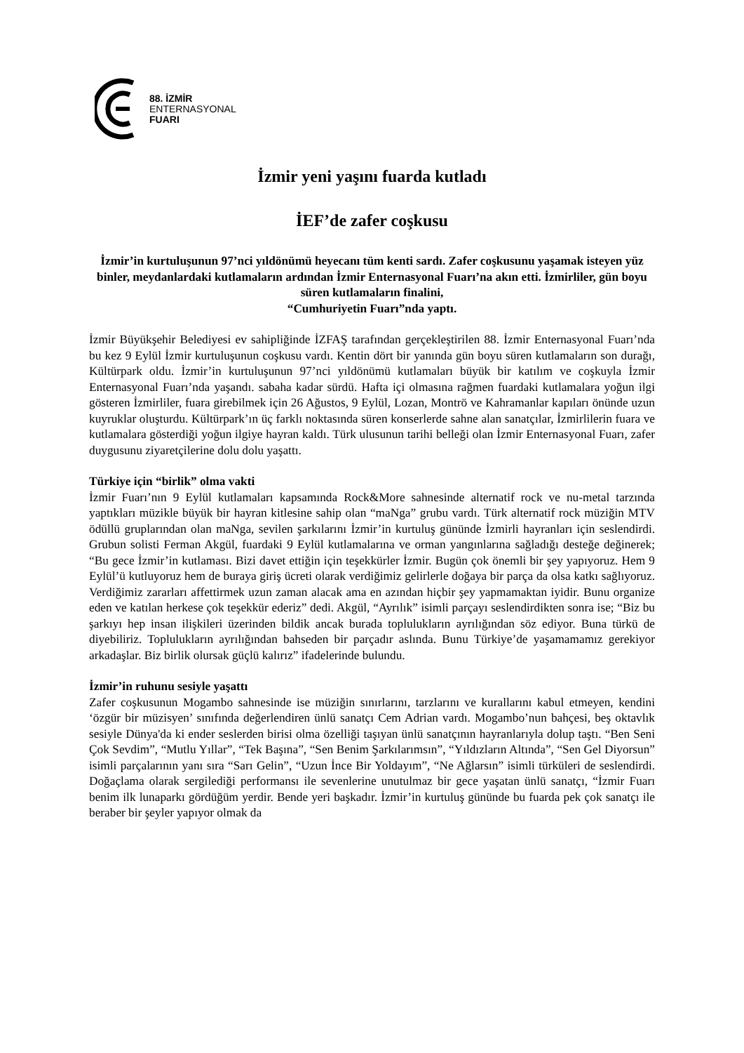88. İZMİR
ENTERNASYONAL
FUARI
İzmir yeni yaşını fuarda kutladı
İEF’de zafer coşkusu
İzmir’in kurtuluşunun 97’nci yıldönümü heyecanı tüm kenti sardı. Zafer coşkusunu yaşamak isteyen yüz binler, meydanlardaki kutlamaların ardından İzmir Enternasyonal Fuarı’na akın etti. İzmirliler, gün boyu süren kutlamaların finalini,
“Cumhuriyetin Fuarı”nda yaptı.
İzmir Büyükşehir Belediyesi ev sahipliğinde İZFAŞ tarafından gerçekleştirilen 88. İzmir Enternasyonal Fuarı’nda bu kez 9 Eylül İzmir kurtuluşunun coşkusu vardı. Kentin dört bir yanında gün boyu süren kutlamaların son durağı, Kültürpark oldu. İzmir’in kurtuluşunun 97’nci yıldönümü kutlamaları büyük bir katılım ve coşkuyla İzmir Enternasyonal Fuarı’nda yaşandı. sabaha kadar sürdü. Hafta içi olmasına rağmen fuardaki kutlamalara yoğun ilgi gösteren İzmirliler, fuara girebilmek için 26 Ağustos, 9 Eylül, Lozan, Montrö ve Kahramanlar kapıları önünde uzun kuyruklar oluşturdu. Kültürpark’ın üç farklı noktasında süren konserlerde sahne alan sanatçılar, İzmirlilerin fuara ve kutlamalara gösterdiği yoğun ilgiye hayran kaldı. Türk ulusunun tarihi belleği olan İzmir Enternasyonal Fuarı, zafer duygusunu ziyaretçilerine dolu dolu yaşattı.
Türkiye için “birlik” olma vakti
İzmir Fuarı’nın 9 Eylül kutlamaları kapsamında Rock&More sahnesinde alternatif rock ve nu-metal tarzında yaptıkları müzikle büyük bir hayran kitlesine sahip olan “maNga” grubu vardı. Türk alternatif rock müziğin MTV ödüllü gruplarından olan maNga, sevilen şarkılarını İzmir’in kurtuluş gününde İzmirli hayranları için seslendirdi. Grubun solisti Ferman Akgül, fuardaki 9 Eylül kutlamalarına ve orman yangınlarına sağladığı desteğe değinerek; “Bu gece İzmir’in kutlaması. Bizi davet ettiğin için teşekkürler İzmir. Bugün çok önemli bir şey yapıyoruz. Hem 9 Eylül’ü kutluyoruz hem de buraya giriş ücreti olarak verdiğimiz gelirlerle doğaya bir parça da olsa katkı sağlıyoruz. Verdiğimiz zararları affettirmek uzun zaman alacak ama en azından hiçbir şey yapmamaktan iyidir. Bunu organize eden ve katılan herkese çok teşekkür ederiz” dedi. Akgül, “Ayrılık” isimli parçayı seslendirdikten sonra ise; “Biz bu şarkıyı hep insan ilişkileri üzerinden bildik ancak burada toplulukların ayrılığından söz ediyor. Buna türkü de diyebiliriz. Toplulukların ayrılığından bahseden bir parçadır aslında. Bunu Türkiye’de yaşamamamız gerekiyor arkadaşlar. Biz birlik olursak güçlü kalırız” ifadelerinde bulundu.
İzmir’in ruhunu sesiyle yaşattı
Zafer coşkusunun Mogambo sahnesinde ise müziğin sınırlarını, tarzlarını ve kurallarını kabul etmeyen, kendini ‘özgür bir müzisyen’ sınıfında değerlendiren ünlü sanatçı Cem Adrian vardı. Mogambo’nun bahçesi, beş oktavlık sesiyle Dünya'da ki ender seslerden birisi olma özelliği taşıyan ünlü sanatçının hayranlarıyla dolup taştı. “Ben Seni Çok Sevdim”, “Mutlu Yıllar”, “Tek Başına”, “Sen Benim Şarkılarımsın”, “Yıldızların Altında”, “Sen Gel Diyorsun” isimli parçalarının yanı sıra “Sarı Gelin”, “Uzun İnce Bir Yoldayım”, “Ne Ağlarsın” isimli türküleri de seslendirdi. Doğaçlama olarak sergilediği performansı ile sevenlerine unutulmaz bir gece yaşatan ünlü sanatçı, “İzmir Fuarı benim ilk lunaparkı gördüğüm yerdir. Bende yeri başkadır. İzmir’in kurtuluş gününde bu fuarda pek çok sanatçı ile beraber bir şeyler yapıyor olmak da